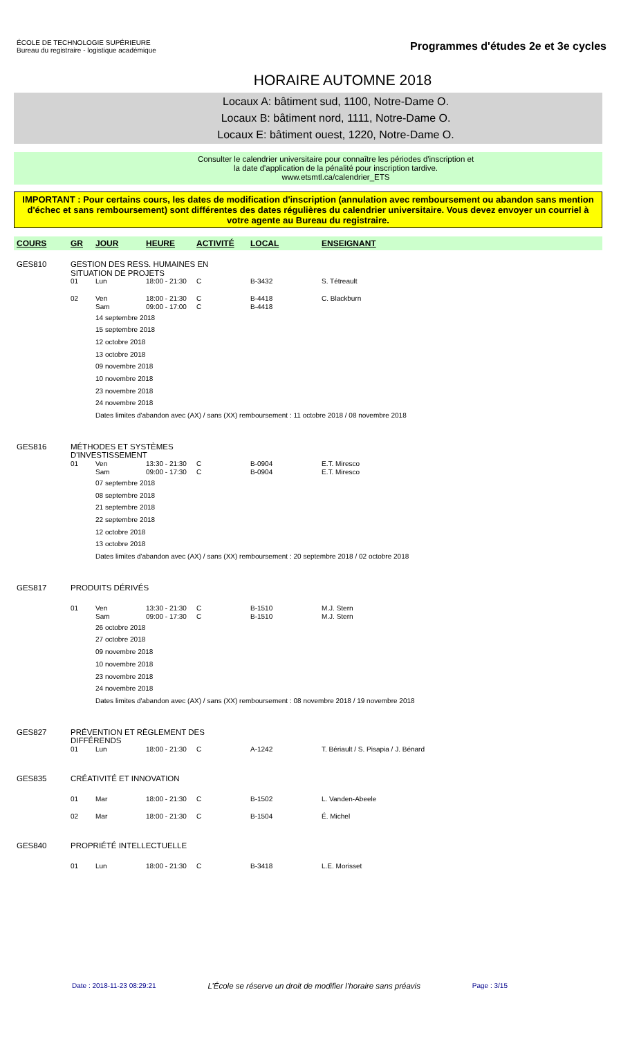ÉCOLE DE TECHNOLOGIE SUPÉRIEURE
Bureau du registraire - logistique académique
Programmes d'études 2e et 3e cycles
HORAIRE AUTOMNE 2018
Locaux A: bâtiment sud, 1100, Notre-Dame O.
Locaux B: bâtiment nord, 1111, Notre-Dame O.
Locaux E: bâtiment ouest, 1220, Notre-Dame O.
Consulter le calendrier universitaire pour connaître les périodes d'inscription et
la date d'application de la pénalité pour inscription tardive.
www.etsmtl.ca/calendrier_ETS
IMPORTANT : Pour certains cours, les dates de modification d'inscription (annulation avec remboursement ou abandon sans mention d'échec et sans remboursement) sont différentes des dates régulières du calendrier universitaire. Vous devez envoyer un courriel à votre agente au Bureau du registraire.
| COURS | GR | JOUR | HEURE | ACTIVITÉ | LOCAL | ENSEIGNANT |
| --- | --- | --- | --- | --- | --- | --- |
| GES810 | GESTION DES RESS. HUMAINES EN SITUATION DE PROJETS | | | | | |
| | 01 | Lun | 18:00 - 21:30 | C | B-3432 | S. Tétreault |
| | 02 | Ven Sam | 18:00 - 21:30 09:00 - 17:00 | C C | B-4418 B-4418 | C. Blackburn |
| | | 14 septembre 2018 15 septembre 2018 12 octobre 2018 13 octobre 2018 09 novembre 2018 10 novembre 2018 23 novembre 2018 24 novembre 2018 Dates limites d'abandon avec (AX) / sans (XX) remboursement : 11 octobre 2018 / 08 novembre 2018 | | | | |
| GES816 | MÉTHODES ET SYSTÈMES D'INVESTISSEMENT | | | | | |
| | 01 | Ven Sam | 13:30 - 21:30 09:00 - 17:30 | C C | B-0904 B-0904 | E.T. Miresco E.T. Miresco |
| | | 07 septembre 2018 08 septembre 2018 21 septembre 2018 22 septembre 2018 12 octobre 2018 13 octobre 2018 Dates limites d'abandon avec (AX) / sans (XX) remboursement : 20 septembre 2018 / 02 octobre 2018 | | | | |
| GES817 | PRODUITS DÉRIVÉS | | | | | |
| | 01 | Ven Sam | 13:30 - 21:30 09:00 - 17:30 | C C | B-1510 B-1510 | M.J. Stern M.J. Stern |
| | | 26 octobre 2018 27 octobre 2018 09 novembre 2018 10 novembre 2018 23 novembre 2018 24 novembre 2018 Dates limites d'abandon avec (AX) / sans (XX) remboursement : 08 novembre 2018 / 19 novembre 2018 | | | | |
| GES827 | PRÉVENTION ET RÈGLEMENT DES DIFFÉRENDS | | | | | |
| | 01 | Lun | 18:00 - 21:30 | C | A-1242 | T. Bériault / S. Pisapia / J. Bénard |
| GES835 | CRÉATIVITÉ ET INNOVATION | | | | | |
| | 01 | Mar | 18:00 - 21:30 | C | B-1502 | L. Vanden-Abeele |
| | 02 | Mar | 18:00 - 21:30 | C | B-1504 | É. Michel |
| GES840 | PROPRIÉTÉ INTELLECTUELLE | | | | | |
| | 01 | Lun | 18:00 - 21:30 | C | B-3418 | L.E. Morisset |
Date : 2018-11-23 08:29:21 L’École se réserve un droit de modifier l’horaire sans préavis Page : 3/15